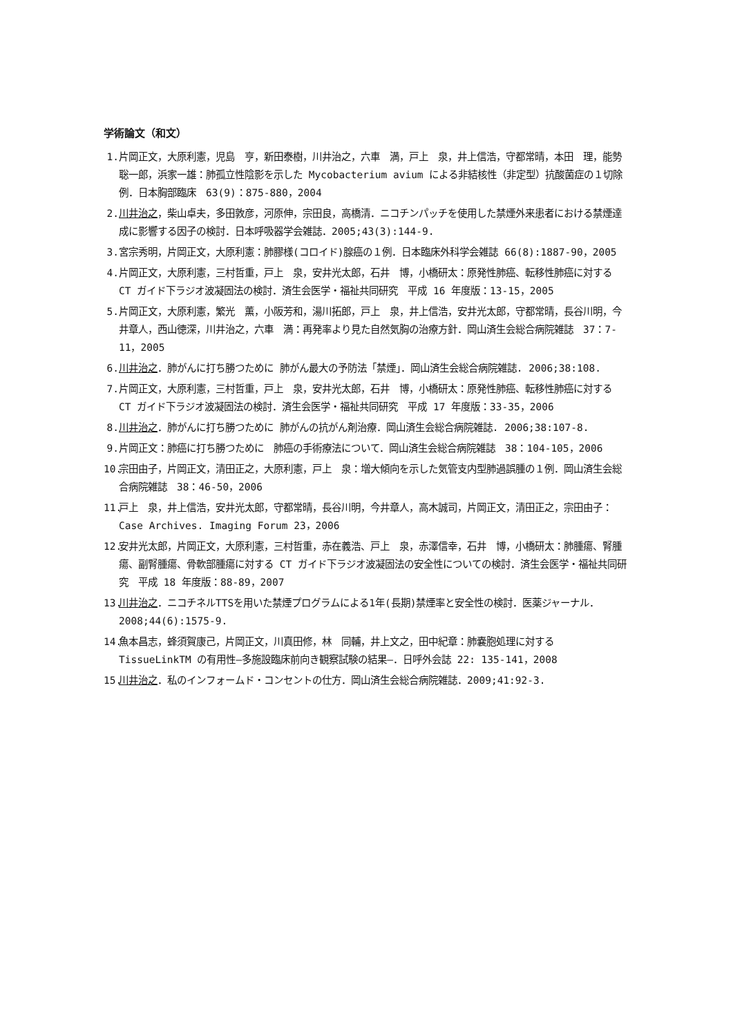学術論文（和文）
1. 片岡正文，大原利憲，児島　亨，新田泰樹，川井治之，六車　満，戸上　泉，井上信浩，守都常晴，本田　理，能勢聡一郎，浜家一雄：肺孤立性陰影を示した Mycobacterium avium による非結核性（非定型）抗酸菌症の１切除例．日本胸部臨床　63(9)：875-880，2004
2. 川井治之，柴山卓夫，多田敦彦，河原伸，宗田良，高橋清．ニコチンパッチを使用した禁煙外来患者における禁煙達成に影響する因子の検討．日本呼吸器学会雑誌．2005;43(3):144-9.
3. 宮宗秀明，片岡正文，大原利憲：肺膠様(コロイド)腺癌の１例．日本臨床外科学会雑誌 66(8):1887-90，2005
4. 片岡正文，大原利憲，三村哲重，戸上　泉，安井光太郎，石井　博，小橋研太：原発性肺癌、転移性肺癌に対する CT ガイド下ラジオ波凝固法の検討．済生会医学・福祉共同研究　平成 16 年度版：13-15，2005
5. 片岡正文，大原利憲，繁光　薫，小阪芳和，湯川拓郎，戸上　泉，井上信浩，安井光太郎，守都常晴，長谷川明，今井章人，西山徳深，川井治之，六車　満：再発率より見た自然気胸の治療方針．岡山済生会総合病院雑誌　37：7-11，2005
6. 川井治之．肺がんに打ち勝つために 肺がん最大の予防法「禁煙」．岡山済生会総合病院雑誌. 2006;38:108.
7. 片岡正文，大原利憲，三村哲重，戸上　泉，安井光太郎，石井　博，小橋研太：原発性肺癌、転移性肺癌に対する CT ガイド下ラジオ波凝固法の検討．済生会医学・福祉共同研究　平成 17 年度版：33-35，2006
8. 川井治之．肺がんに打ち勝つために 肺がんの抗がん剤治療．岡山済生会総合病院雑誌. 2006;38:107-8.
9. 片岡正文：肺癌に打ち勝つために　肺癌の手術療法について．岡山済生会総合病院雑誌　38：104-105，2006
10. 宗田由子，片岡正文，清田正之，大原利憲，戸上　泉：増大傾向を示した気管支内型肺過誤腫の１例．岡山済生会総合病院雑誌　38：46-50，2006
11. 戸上　泉，井上信浩，安井光太郎，守都常晴，長谷川明，今井章人，高木誠司，片岡正文，清田正之，宗田由子：Case Archives. Imaging Forum 23，2006
12. 安井光太郎，片岡正文，大原利憲，三村哲重，赤在義浩、戸上　泉，赤澤信幸，石井　博，小橋研太：肺腫瘍、腎腫瘍、副腎腫瘍、骨軟部腫瘍に対する CT ガイド下ラジオ波凝固法の安全性についての検討．済生会医学・福祉共同研究　平成 18 年度版：88-89，2007
13. 川井治之．ニコチネルTTSを用いた禁煙プログラムによる1年(長期)禁煙率と安全性の検討．医薬ジャーナル．2008;44(6):1575-9.
14. 魚本昌志，蜂須賀康己，片岡正文，川真田修，林　同輔，井上文之，田中紀章：肺嚢胞処理に対する TissueLinkTM の有用性―多施設臨床前向き観察試験の結果―．日呼外会誌 22: 135-141，2008
15. 川井治之．私のインフォームド・コンセントの仕方．岡山済生会総合病院雑誌．2009;41:92-3.